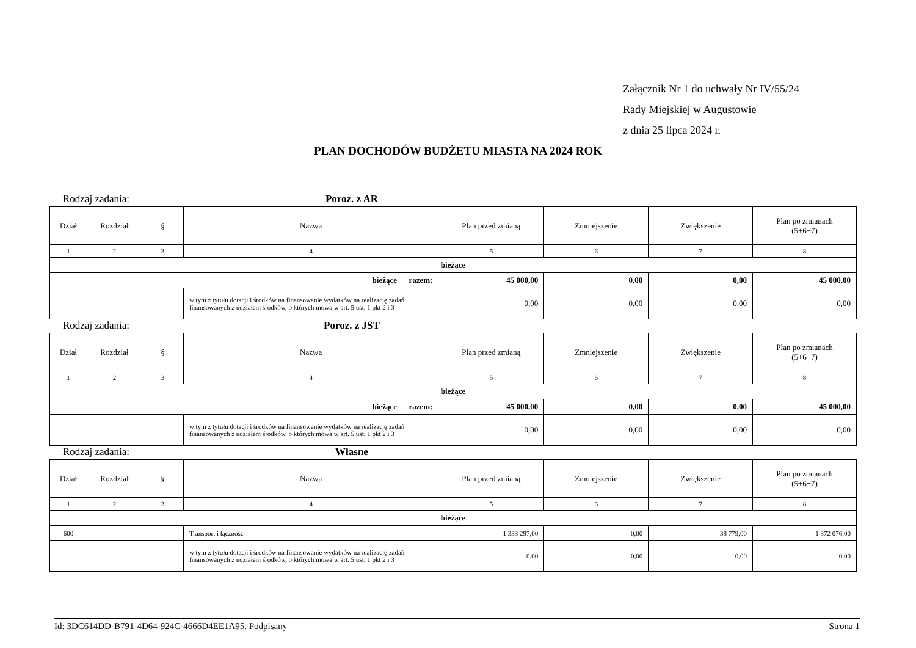Załącznik Nr 1 do uchwały Nr IV/55/24
Rady Miejskiej w Augustowie
z dnia 25 lipca 2024 r.
PLAN DOCHODÓW BUDŻETU MIASTA NA 2024 ROK
Rodzaj zadania: Poroz. z AR
| Dział | Rozdział | § | Nazwa | Plan przed zmianą | Zmniejszenie | Zwiększenie | Plan po zmianach (5+6+7) |
| --- | --- | --- | --- | --- | --- | --- | --- |
| 1 | 2 | 3 | 4 | 5 | 6 | 7 | 8 |
| bieżące | | | | | | | |
| bieżące razem: | | | | 45 000,00 | 0,00 | 0,00 | 45 000,00 |
| | | | w tym z tytułu dotacji i środków na finansowanie wydatków na realizację zadań finansowanych z udziałem środków, o których mowa w art. 5 ust. 1 pkt 2 i 3 | 0,00 | 0,00 | 0,00 | 0,00 |
Rodzaj zadania: Poroz. z JST
| Dział | Rozdział | § | Nazwa | Plan przed zmianą | Zmniejszenie | Zwiększenie | Plan po zmianach (5+6+7) |
| --- | --- | --- | --- | --- | --- | --- | --- |
| 1 | 2 | 3 | 4 | 5 | 6 | 7 | 8 |
| bieżące | | | | | | | |
| bieżące razem: | | | | 45 000,00 | 0,00 | 0,00 | 45 000,00 |
| | | | w tym z tytułu dotacji i środków na finansowanie wydatków na realizację zadań finansowanych z udziałem środków, o których mowa w art. 5 ust. 1 pkt 2 i 3 | 0,00 | 0,00 | 0,00 | 0,00 |
Rodzaj zadania: Własne
| Dział | Rozdział | § | Nazwa | Plan przed zmianą | Zmniejszenie | Zwiększenie | Plan po zmianach (5+6+7) |
| --- | --- | --- | --- | --- | --- | --- | --- |
| 1 | 2 | 3 | 4 | 5 | 6 | 7 | 8 |
| bieżące | | | | | | | |
| 600 | | | Transport i łączność | 1 333 297,00 | 0,00 | 38 779,00 | 1 372 076,00 |
| | | | w tym z tytułu dotacji i środków na finansowanie wydatków na realizację zadań finansowanych z udziałem środków, o których mowa w art. 5 ust. 1 pkt 2 i 3 | 0,00 | 0,00 | 0,00 | 0,00 |
Id: 3DC614DD-B791-4D64-924C-4666D4EE1A95. Podpisany Strona 1